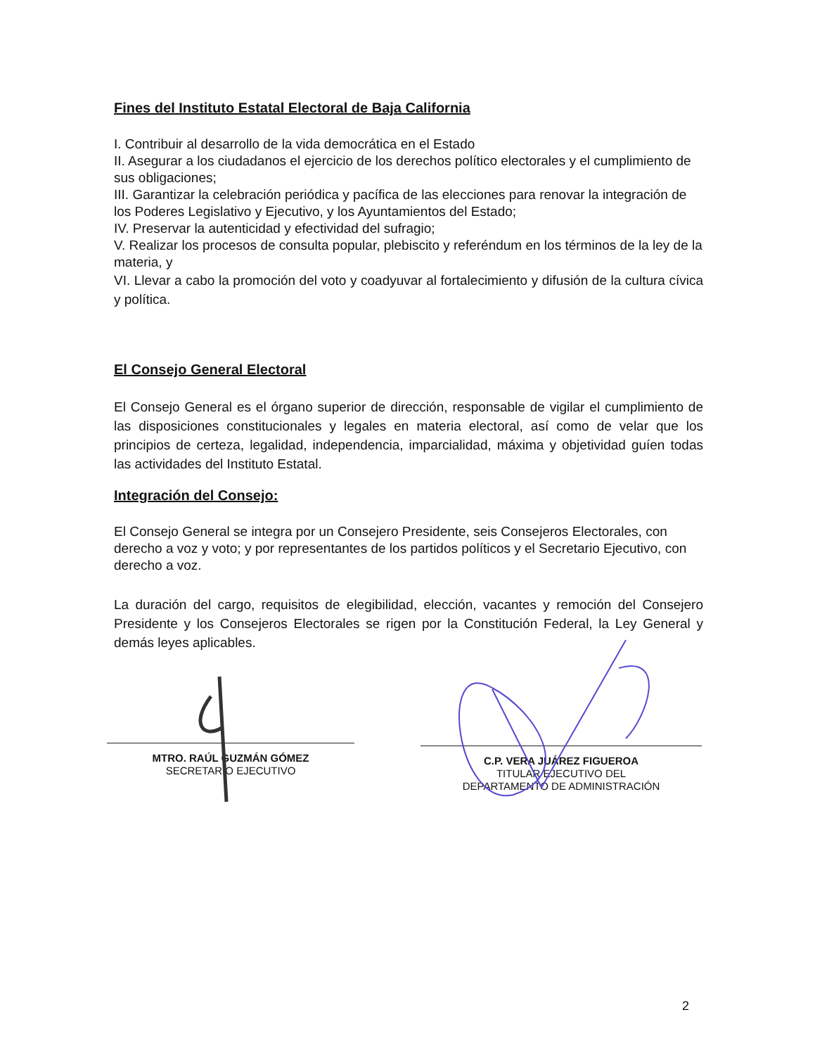Fines del Instituto Estatal Electoral de Baja California
I. Contribuir al desarrollo de la vida democrática en el Estado
II. Asegurar a los ciudadanos el ejercicio de los derechos político electorales y el cumplimiento de sus obligaciones;
III. Garantizar la celebración periódica y pacífica de las elecciones para renovar la integración de los Poderes Legislativo y Ejecutivo, y los Ayuntamientos del Estado;
IV. Preservar la autenticidad y efectividad del sufragio;
V. Realizar los procesos de consulta popular, plebiscito y referéndum en los términos de la ley de la materia, y
VI. Llevar a cabo la promoción del voto y coadyuvar al fortalecimiento y difusión de la cultura cívica y política.
El Consejo General Electoral
El Consejo General es el órgano superior de dirección, responsable de vigilar el cumplimiento de las disposiciones constitucionales y legales en materia electoral, así como de velar que los principios de certeza, legalidad, independencia, imparcialidad, máxima y objetividad guíen todas las actividades del Instituto Estatal.
Integración del Consejo:
El Consejo General se integra por un Consejero Presidente, seis Consejeros Electorales, con derecho a voz y voto; y por representantes de los partidos políticos y el Secretario Ejecutivo, con derecho a voz.
La duración del cargo, requisitos de elegibilidad, elección, vacantes y remoción del Consejero Presidente y los Consejeros Electorales se rigen por la Constitución Federal, la Ley General y demás leyes aplicables.
MTRO. RAÚL GUZMÁN GÓMEZ
SECRETARIO EJECUTIVO
C.P. VERA JUÁREZ FIGUEROA
TITULAR EJECUTIVO DEL
DEPARTAMENTO DE ADMINISTRACIÓN
2